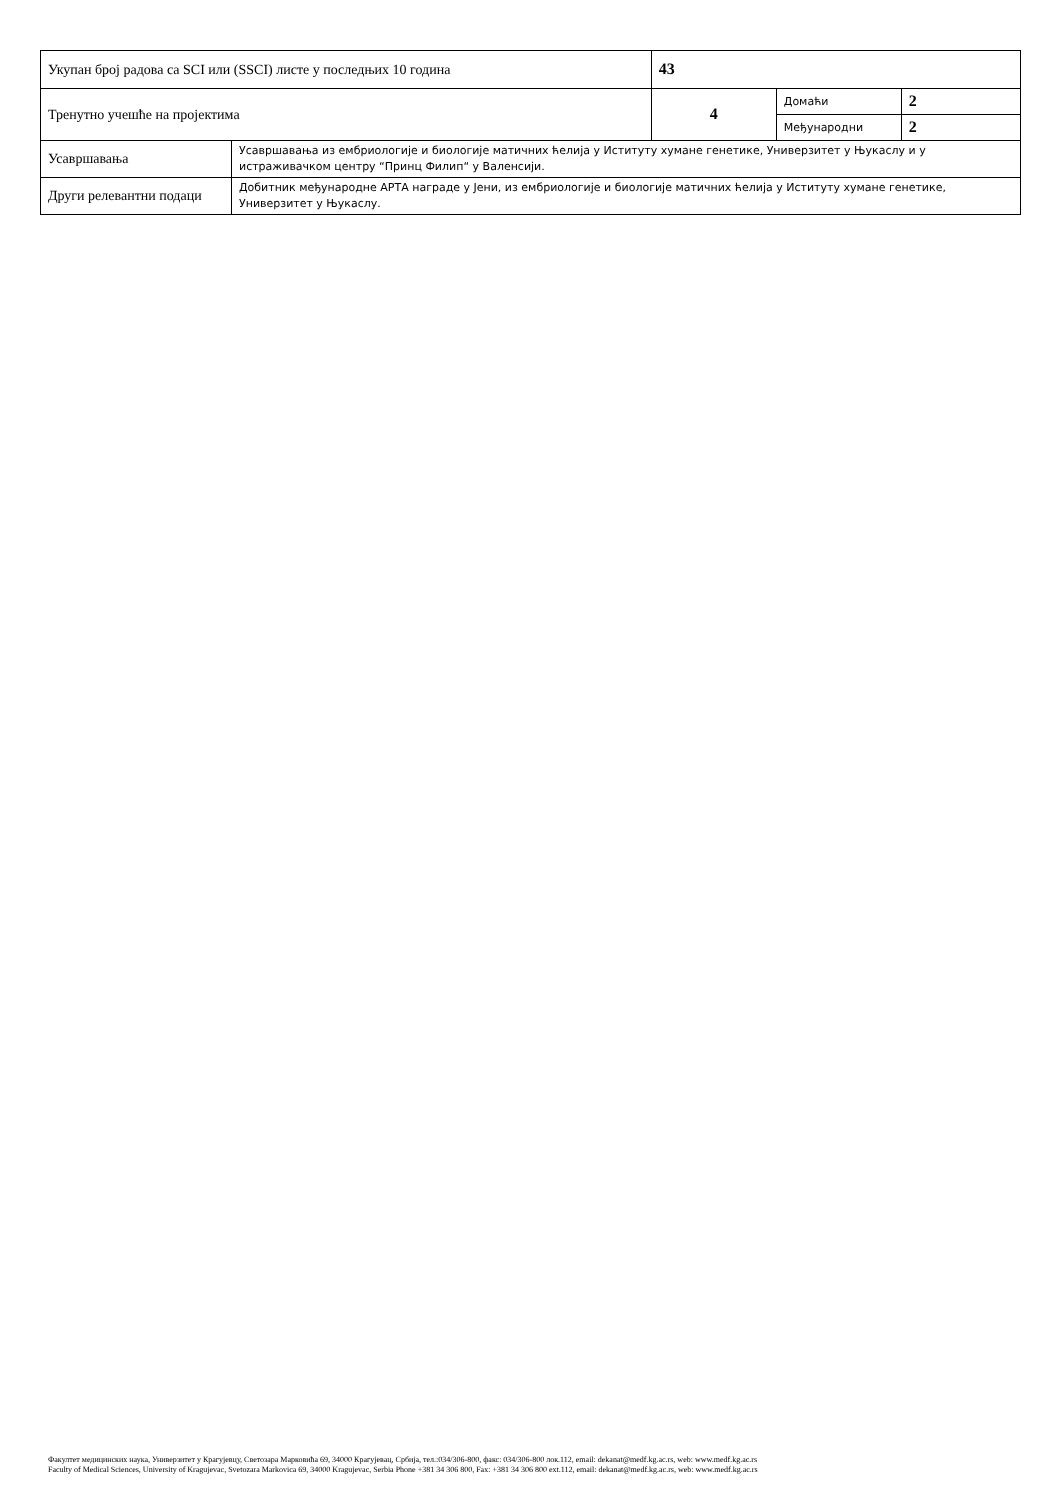| Укупан број радова са SCI или (SSCI) листе у последњих 10 година | | 43 | | |
| Тренутно учешће на пројектима | | 4 | Домаћи | 2 |
| | | | Међународни | 2 |
| Усавршавања | Усавршавања из ембриологије и биологије матичних ћелија у Иституту хумане генетике, Универзитет у Њукаслу и у истраживачком центру “Принц Филип“ у Валенсији. | | | |
| Други релевантни подаци | Добитник међународне АРТА награде у Јени, из ембриологије и биологије матичних ћелија у Иституту хумане генетике, Универзитет у Њукаслу. | | | |
Факултет медицинских наука, Универзитет у Крагујевцу, Светозара Марковића 69, 34000 Крагујевац, Србија, тел.:034/306-800, факс: 034/306-800 лок.112, email: dekanat@medf.kg.ac.rs, web: www.medf.kg.ac.rs
Faculty of Medical Sciences, University of Kragujevac, Svetozara Markovica 69, 34000 Kragujevac, Serbia Phone +381 34 306 800, Fax: +381 34 306 800 ext.112, email: dekanat@medf.kg.ac.rs, web: www.medf.kg.ac.rs